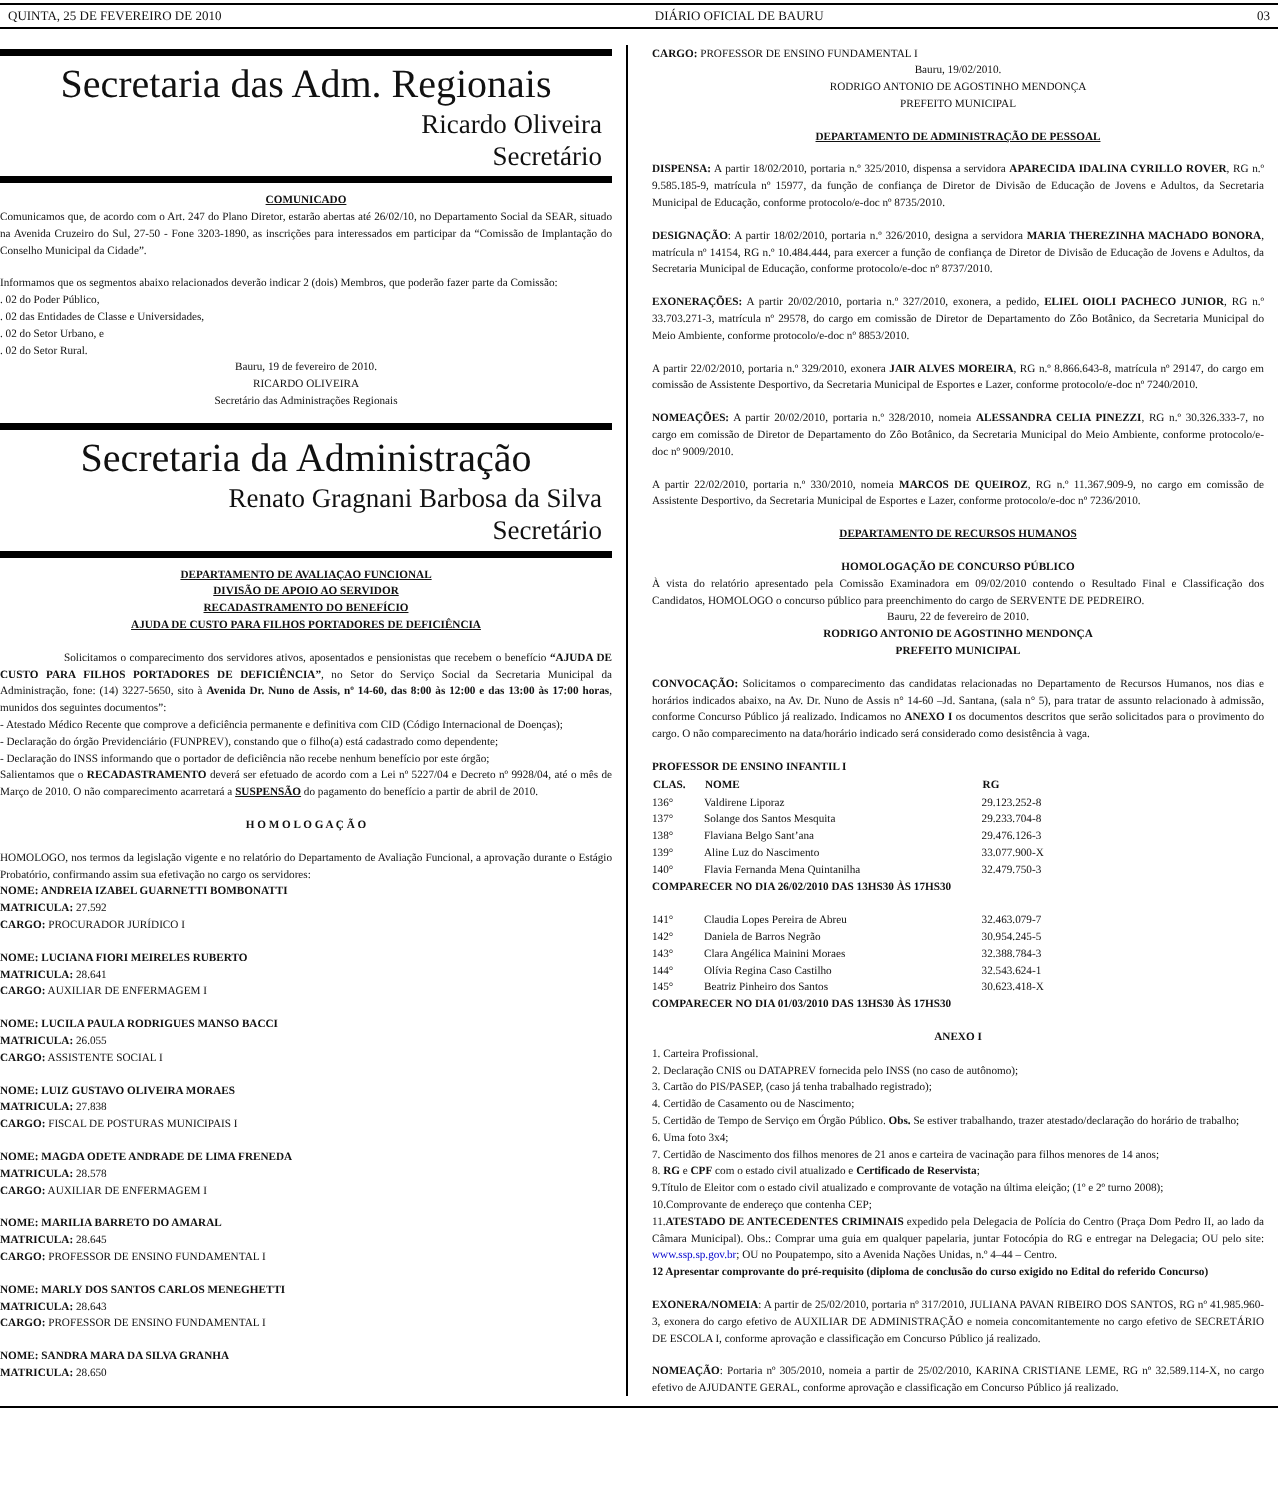QUINTA, 25 DE FEVEREIRO DE 2010 DIÁRIO OFICIAL DE BAURU 03
Secretaria das Adm. Regionais
Ricardo Oliveira
Secretário
COMUNICADO
Comunicamos que, de acordo com o Art. 247 do Plano Diretor, estarão abertas até 26/02/10, no Departamento Social da SEAR, situado na Avenida Cruzeiro do Sul, 27-50 - Fone 3203-1890, as inscrições para interessados em participar da “Comissão de Implantação do Conselho Municipal da Cidade”.
Informamos que os segmentos abaixo relacionados deverão indicar 2 (dois) Membros, que poderão fazer parte da Comissão:
. 02 do Poder Público,
. 02 das Entidades de Classe e Universidades,
. 02 do Setor Urbano, e
. 02 do Setor Rural.
Bauru, 19 de fevereiro de 2010.
RICARDO OLIVEIRA
Secretário das Administrações Regionais
Secretaria da Administração
Renato Gragnani Barbosa da Silva
Secretário
DEPARTAMENTO DE AVALIAÇAO FUNCIONAL
DIVISÃO DE APOIO AO SERVIDOR
RECADASTRAMENTO DO BENEFÍCIO
AJUDA DE CUSTO PARA FILHOS PORTADORES DE DEFICIÊNCIA
Solicitamos o comparecimento dos servidores ativos, aposentados e pensionistas que recebem o benefício “AJUDA DE CUSTO PARA FILHOS PORTADORES DE DEFICIÊNCIA”, no Setor do Serviço Social da Secretaria Municipal da Administração, fone: (14) 3227-5650, sito à Avenida Dr. Nuno de Assis, nº 14-60, das 8:00 às 12:00 e das 13:00 às 17:00 horas, munidos dos seguintes documentos”:
- Atestado Médico Recente que comprove a deficiência permanente e definitiva com CID (Código Internacional de Doenças);
- Declaração do órgão Previdenciário (FUNPREV), constando que o filho(a) está cadastrado como dependente;
- Declaração do INSS informando que o portador de deficiência não recebe nenhum benefício por este órgão;
Salientamos que o RECADASTRAMENTO deverá ser efetuado de acordo com a Lei nº 5227/04 e Decreto nº 9928/04, até o mês de Março de 2010. O não comparecimento acarretará a SUSPENSÃO do pagamento do benefício a partir de abril de 2010.
H O M O L O G A Ç Ã O
HOMOLOGO, nos termos da legislação vigente e no relatório do Departamento de Avaliação Funcional, a aprovação durante o Estágio Probatório, confirmando assim sua efetivação no cargo os servidores:
NOME: ANDREIA IZABEL GUARNETTI BOMBONATTI
MATRICULA: 27.592
CARGO: PROCURADOR JURÍDICO I
NOME: LUCIANA FIORI MEIRELES RUBERTO
MATRICULA: 28.641
CARGO: AUXILIAR DE ENFERMAGEM I
NOME: LUCILA PAULA RODRIGUES MANSO BACCI
MATRICULA: 26.055
CARGO: ASSISTENTE SOCIAL I
NOME: LUIZ GUSTAVO OLIVEIRA MORAES
MATRICULA: 27.838
CARGO: FISCAL DE POSTURAS MUNICIPAIS I
NOME: MAGDA ODETE ANDRADE DE LIMA FRENEDA
MATRICULA: 28.578
CARGO: AUXILIAR DE ENFERMAGEM I
NOME: MARILIA BARRETO DO AMARAL
MATRICULA: 28.645
CARGO: PROFESSOR DE ENSINO FUNDAMENTAL I
NOME: MARLY DOS SANTOS CARLOS MENEGHETTI
MATRICULA: 28.643
CARGO: PROFESSOR DE ENSINO FUNDAMENTAL I
NOME: SANDRA MARA DA SILVA GRANHA
MATRICULA: 28.650
CARGO: PROFESSOR DE ENSINO FUNDAMENTAL I
Bauru, 19/02/2010.
RODRIGO ANTONIO DE AGOSTINHO MENDONÇA
PREFEITO MUNICIPAL
DEPARTAMENTO DE ADMINISTRAÇÃO DE PESSOAL
DISPENSA: A partir 18/02/2010, portaria n.º 325/2010, dispensa a servidora APARECIDA IDALINA CYRILLO ROVER, RG n.º 9.585.185-9, matrícula nº 15977, da função de confiança de Diretor de Divisão de Educação de Jovens e Adultos, da Secretaria Municipal de Educação, conforme protocolo/e-doc nº 8735/2010.
DESIGNAÇÃO: A partir 18/02/2010, portaria n.º 326/2010, designa a servidora MARIA THEREZINHA MACHADO BONORA, matrícula nº 14154, RG n.º 10.484.444, para exercer a função de confiança de Diretor de Divisão de Educação de Jovens e Adultos, da Secretaria Municipal de Educação, conforme protocolo/e-doc nº 8737/2010.
EXONERAÇÕES: A partir 20/02/2010, portaria n.º 327/2010, exonera, a pedido, ELIEL OIOLI PACHECO JUNIOR, RG n.º 33.703.271-3, matrícula nº 29578, do cargo em comissão de Diretor de Departamento do Zôo Botânico, da Secretaria Municipal do Meio Ambiente, conforme protocolo/e-doc nº 8853/2010.
A partir 22/02/2010, portaria n.º 329/2010, exonera JAIR ALVES MOREIRA, RG n.º 8.866.643-8, matrícula nº 29147, do cargo em comissão de Assistente Desportivo, da Secretaria Municipal de Esportes e Lazer, conforme protocolo/e-doc nº 7240/2010.
NOMEAÇÕES: A partir 20/02/2010, portaria n.º 328/2010, nomeia ALESSANDRA CELIA PINEZZI, RG n.º 30.326.333-7, no cargo em comissão de Diretor de Departamento do Zôo Botânico, da Secretaria Municipal do Meio Ambiente, conforme protocolo/e-doc nº 9009/2010.
A partir 22/02/2010, portaria n.º 330/2010, nomeia MARCOS DE QUEIROZ, RG n.º 11.367.909-9, no cargo em comissão de Assistente Desportivo, da Secretaria Municipal de Esportes e Lazer, conforme protocolo/e-doc nº 7236/2010.
DEPARTAMENTO DE RECURSOS HUMANOS
HOMOLOGAÇÃO DE CONCURSO PÚBLICO
À vista do relatório apresentado pela Comissão Examinadora em 09/02/2010 contendo o Resultado Final e Classificação dos Candidatos, HOMOLOGO o concurso público para preenchimento do cargo de SERVENTE DE PEDREIRO.
Bauru, 22 de fevereiro de 2010.
RODRIGO ANTONIO DE AGOSTINHO MENDONÇA
PREFEITO MUNICIPAL
CONVOCAÇÃO: Solicitamos o comparecimento das candidatas relacionadas no Departamento de Recursos Humanos, nos dias e horários indicados abaixo, na Av. Dr. Nuno de Assis n° 14-60 –Jd. Santana, (sala n° 5), para tratar de assunto relacionado à admissão, conforme Concurso Público já realizado. Indicamos no ANEXO I os documentos descritos que serão solicitados para o provimento do cargo. O não comparecimento na data/horário indicado será considerado como desistência à vaga.
PROFESSOR DE ENSINO INFANTIL I
| CLAS. | NOME | RG |
| --- | --- | --- |
| 136° | Valdirene Liporaz | 29.123.252-8 |
| 137° | Solange dos Santos Mesquita | 29.233.704-8 |
| 138° | Flaviana Belgo Sant’ana | 29.476.126-3 |
| 139° | Aline Luz do Nascimento | 33.077.900-X |
| 140° | Flavia Fernanda Mena Quintanilha | 32.479.750-3 |
| COMPARECER NO DIA 26/02/2010 DAS 13HS30 ÀS 17HS30 | | |
| 141° | Claudia Lopes Pereira de Abreu | 32.463.079-7 |
| 142° | Daniela de Barros Negrão | 30.954.245-5 |
| 143° | Clara Angélica Mainini Moraes | 32.388.784-3 |
| 144° | Olívia Regina Caso Castilho | 32.543.624-1 |
| 145° | Beatriz Pinheiro dos Santos | 30.623.418-X |
| COMPARECER NO DIA 01/03/2010 DAS 13HS30 ÀS 17HS30 | | |
ANEXO I
1. Carteira Profissional.
2. Declaração CNIS ou DATAPREV fornecida pelo INSS (no caso de autônomo);
3. Cartão do PIS/PASEP, (caso já tenha trabalhado registrado);
4. Certidão de Casamento ou de Nascimento;
5. Certidão de Tempo de Serviço em Órgão Público. Obs. Se estiver trabalhando, trazer atestado/declaração do horário de trabalho;
6. Uma foto 3x4;
7. Certidão de Nascimento dos filhos menores de 21 anos e carteira de vacinação para filhos menores de 14 anos;
8. RG e CPF com o estado civil atualizado e Certificado de Reservista;
9.Título de Eleitor com o estado civil atualizado e comprovante de votação na última eleição; (1º e 2º turno 2008);
10.Comprovante de endereço que contenha CEP;
11.ATESTADO DE ANTECEDENTES CRIMINAIS expedido pela Delegacia de Polícia do Centro (Praça Dom Pedro II, ao lado da Câmara Municipal). Obs.: Comprar uma guia em qualquer papelaria, juntar Fotocópia do RG e entregar na Delegacia; OU pelo site: www.ssp.sp.gov.br; OU no Poupatempo, sito a Avenida Nações Unidas, n.º 4–44 – Centro.
12 Apresentar comprovante do pré-requisito (diploma de conclusão do curso exigido no Edital do referido Concurso)
EXONERA/NOMEIA: A partir de 25/02/2010, portaria nº 317/2010, JULIANA PAVAN RIBEIRO DOS SANTOS, RG nº 41.985.960-3, exonera do cargo efetivo de AUXILIAR DE ADMINISTRAÇÃO e nomeia concomitantemente no cargo efetivo de SECRETÁRIO DE ESCOLA I, conforme aprovação e classificação em Concurso Público já realizado.
NOMEAÇÃO: Portaria nº 305/2010, nomeia a partir de 25/02/2010, KARINA CRISTIANE LEME, RG nº 32.589.114-X, no cargo efetivo de AJUDANTE GERAL, conforme aprovação e classificação em Concurso Público já realizado.